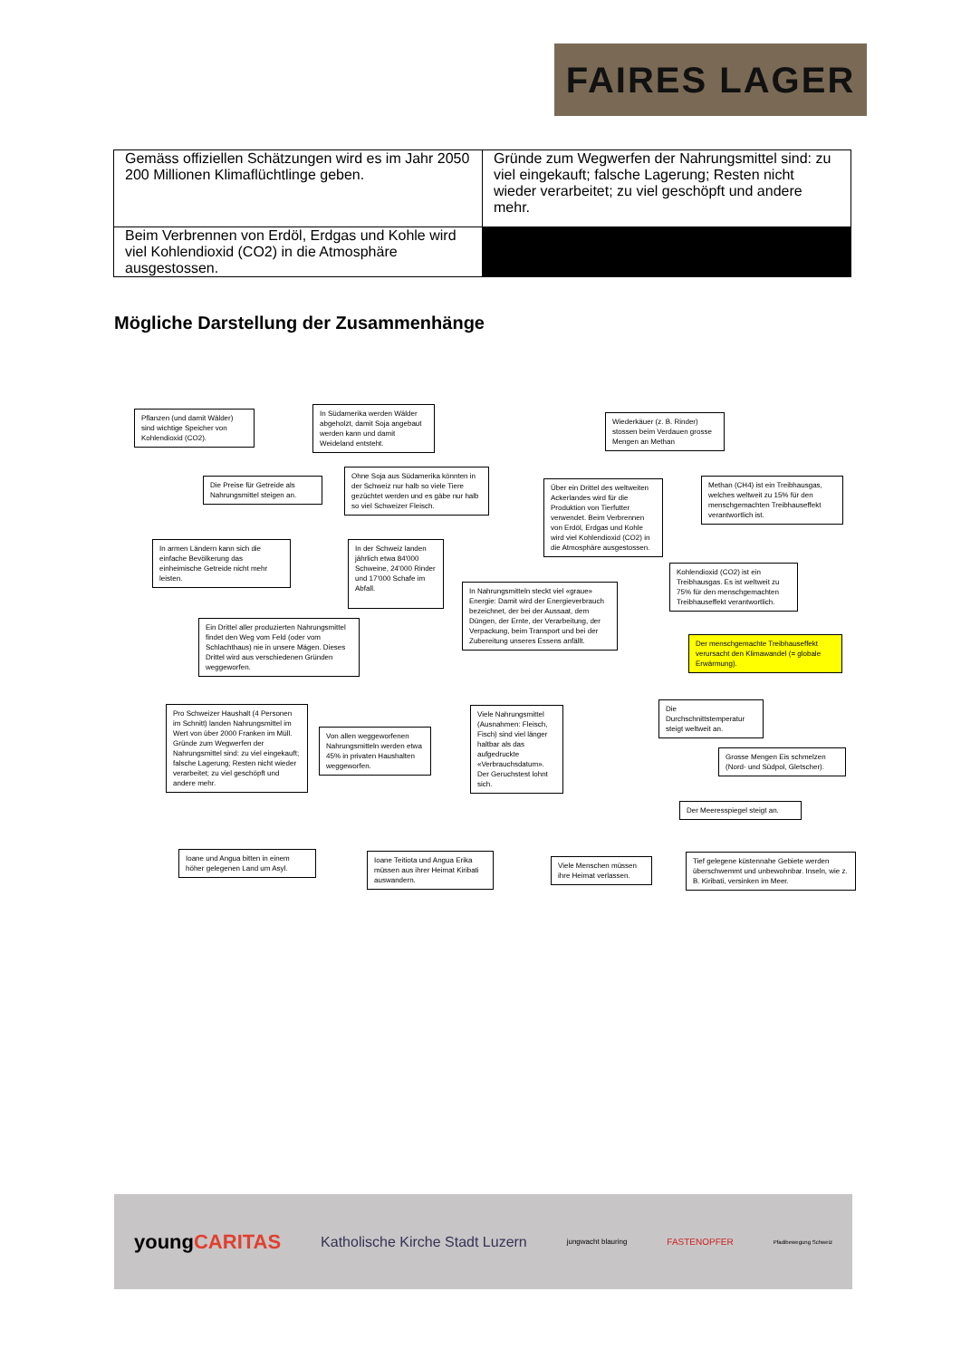FAIRES LAGER
| Gemäss offiziellen Schätzungen wird es im Jahr 2050 200 Millionen Klimaflüchtlinge geben. | Gründe zum Wegwerfen der Nahrungsmittel sind: zu viel eingekauft; falsche Lagerung; Resten nicht wieder verarbeitet; zu viel geschöpft und andere mehr. |
| Beim Verbrennen von Erdöl, Erdgas und Kohle wird viel Kohlendioxid (CO2) in die Atmosphäre ausgestossen. | |
Mögliche Darstellung der Zusammenhänge
Pflanzen (und damit Wälder) sind wichtige Speicher von Kohlendioxid (CO2).
In Südamerika werden Wälder abgeholzt, damit Soja angebaut werden kann und damit Weideland entsteht.
Wiederkäuer (z. B. Rinder) stossen beim Verdauen grosse Mengen an Methan
Die Preise für Getreide als Nahrungsmittel steigen an.
Ohne Soja aus Südamerika könnten in der Schweiz nur halb so viele Tiere gezüchtet werden und es gäbe nur halb so viel Schweizer Fleisch.
Über ein Drittel des weltweiten Ackerlandes wird für die Produktion von Tierfutter verwendet. Beim Verbrennen von Erdöl, Erdgas und Kohle wird viel Kohlendioxid (CO2) in die Atmosphäre ausgestossen.
Methan (CH4) ist ein Treibhausgas, welches weltweit zu 15% für den menschgemachten Treibhauseffekt verantwortlich ist.
In armen Ländern kann sich die einfache Bevölkerung das einheimische Getreide nicht mehr leisten.
In der Schweiz landen jährlich etwa 84'000 Schweine, 24'000 Rinder und 17'000 Schafe im Abfall.
In Nahrungsmitteln steckt viel «graue» Energie: Damit wird der Energieverbrauch bezeichnet, der bei der Aussaat, dem Düngen, der Ernte, der Verarbeitung, der Verpackung, beim Transport und bei der Zubereitung unseres Essens anfällt.
Kohlendioxid (CO2) ist ein Treibhausgas. Es ist weltweit zu 75% für den menschgemachten Treibhauseffekt verantwortlich.
Ein Drittel aller produzierten Nahrungsmittel findet den Weg vom Feld (oder vom Schlachthaus) nie in unsere Mägen. Dieses Drittel wird aus verschiedenen Gründen weggeworfen.
Der menschgemachte Treibhauseffekt verursacht den Klimawandel (= globale Erwärmung).
Pro Schweizer Haushalt (4 Personen im Schnitt) landen Nahrungsmittel im Wert von über 2000 Franken im Müll. Gründe zum Wegwerfen der Nahrungsmittel sind: zu viel eingekauft; falsche Lagerung; Resten nicht wieder verarbeitet; zu viel geschöpft und andere mehr.
Von allen weggeworfenen Nahrungsmitteln werden etwa 45% in privaten Haushalten weggeworfen.
Viele Nahrungsmittel (Ausnahmen: Fleisch, Fisch) sind viel länger haltbar als das aufgedruckte «Verbrauchsdatum». Der Geruchstest lohnt sich.
Die Durchschnittstemperatur steigt weltweit an.
Grosse Mengen Eis schmelzen (Nord- und Südpol, Gletscher).
Der Meeresspiegel steigt an.
Ioane und Angua bitten in einem höher gelegenen Land um Asyl.
Ioane Teitiota und Angua Erika müssen aus ihrer Heimat Kiribati auswandern.
Viele Menschen müssen ihre Heimat verlassen.
Tief gelegene küstennahe Gebiete werden überschwemmt und unbewohnbar. Inseln, wie z. B. Kiribati, versinken im Meer.
youngCARITAS Katholische Kirche Stadt Luzern jungwacht blauring FASTENOPFER Pfadibewegung Schweiz